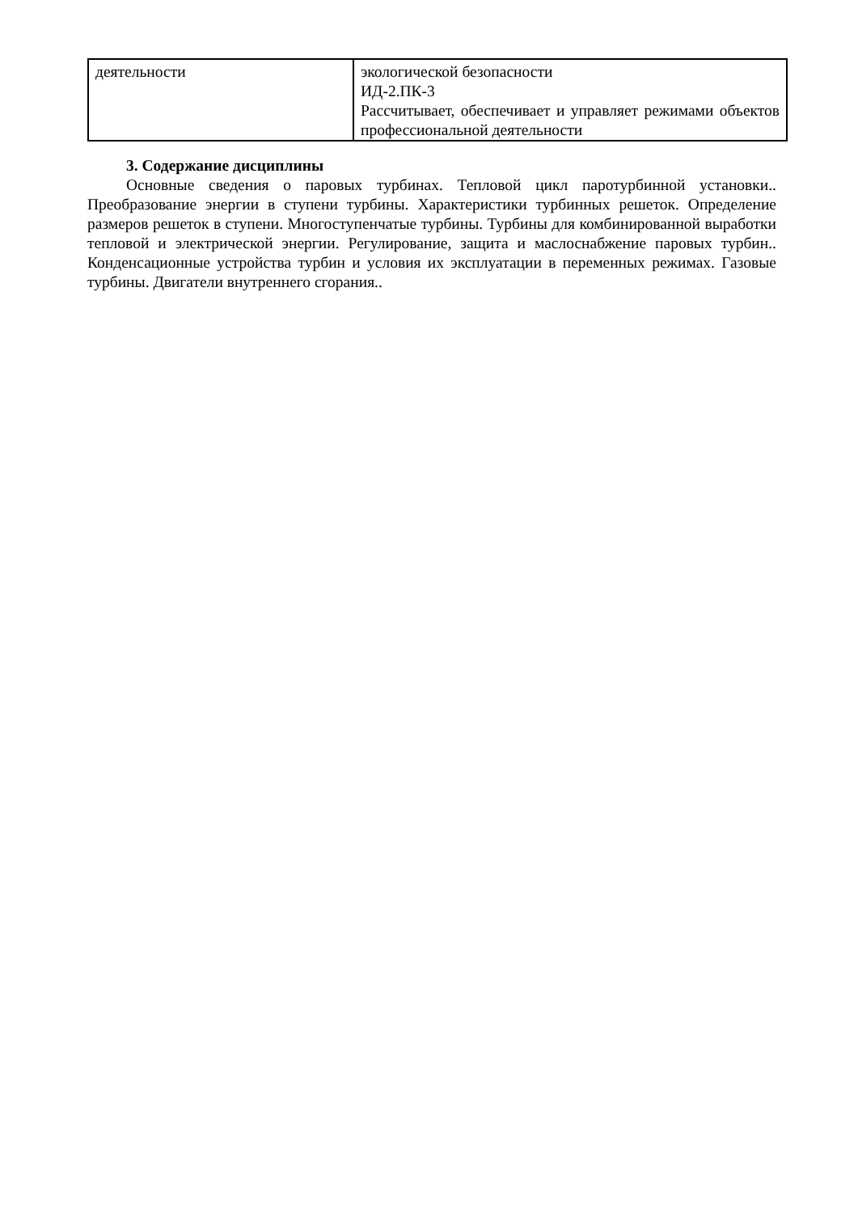| деятельности | экологической безопасности ИД-2.ПК-3 Рассчитывает, обеспечивает и управляет режимами объектов профессиональной деятельности |
3. Содержание дисциплины
Основные сведения о паровых турбинах. Тепловой цикл паротурбинной установки.. Преобразование энергии в ступени турбины. Характеристики турбинных решеток. Определение размеров решеток в ступени. Многоступенчатые турбины. Турбины для комбинированной выработки тепловой и электрической энергии. Регулирование, защита и маслоснабжение паровых турбин.. Конденсационные устройства турбин и условия их эксплуатации в переменных режимах. Газовые турбины. Двигатели внутреннего сгорания..